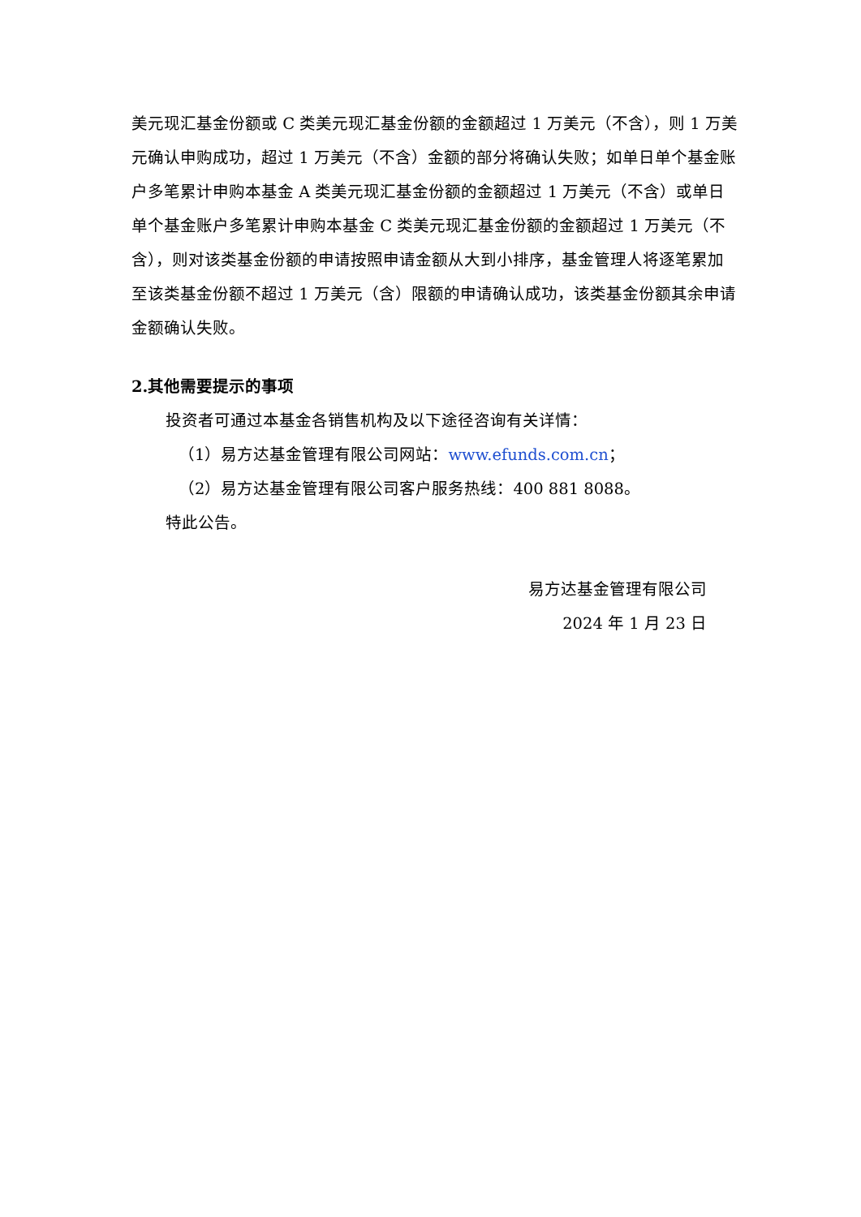美元现汇基金份额或 C 类美元现汇基金份额的金额超过 1 万美元（不含），则 1 万美元确认申购成功，超过 1 万美元（不含）金额的部分将确认失败；如单日单个基金账户多笔累计申购本基金 A 类美元现汇基金份额的金额超过 1 万美元（不含）或单日单个基金账户多笔累计申购本基金 C 类美元现汇基金份额的金额超过 1 万美元（不含），则对该类基金份额的申请按照申请金额从大到小排序，基金管理人将逐笔累加至该类基金份额不超过 1 万美元（含）限额的申请确认成功，该类基金份额其余申请金额确认失败。
2.其他需要提示的事项
投资者可通过本基金各销售机构及以下途径咨询有关详情：
（1）易方达基金管理有限公司网站：www.efunds.com.cn；
（2）易方达基金管理有限公司客户服务热线：400 881 8088。
特此公告。
易方达基金管理有限公司
2024 年 1 月 23 日